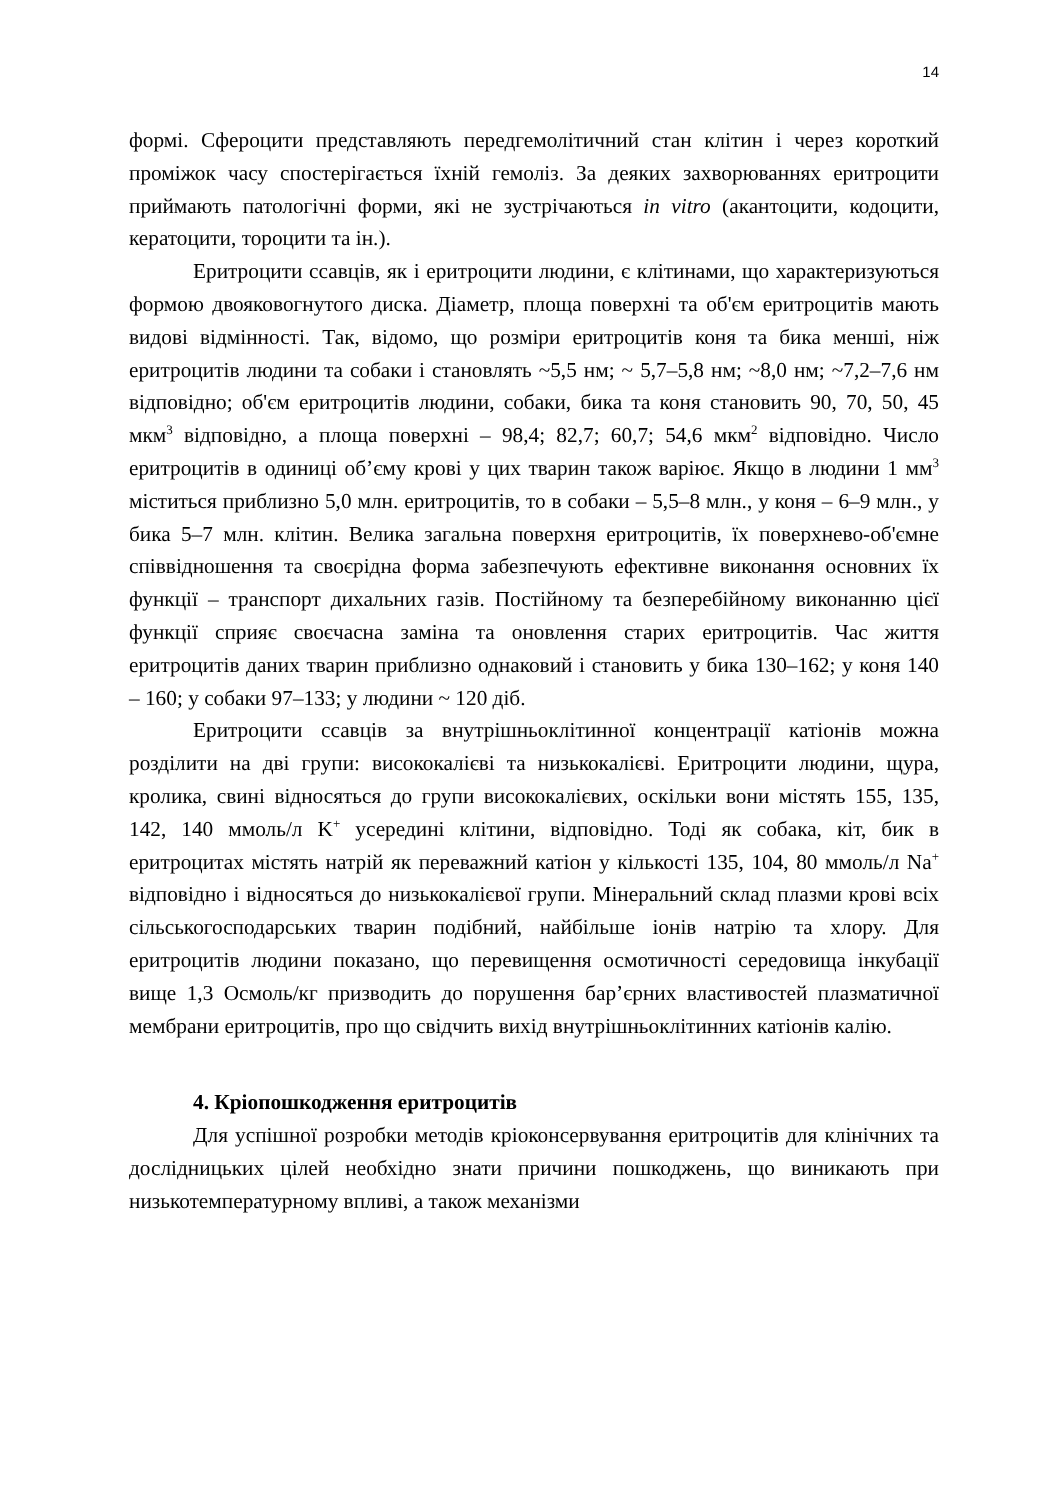14
формі. Сфероцити представляють передгемолітичний стан клітин і через короткий проміжок часу спостерігається їхній гемоліз. За деяких захворюваннях еритроцити приймають патологічні форми, які не зустрічаються in vitro (акантоцити, кодоцити, кератоцити, тороцити та ін.).
Еритроцити ссавців, як і еритроцити людини, є клітинами, що характеризуються формою двояковогнутого диска. Діаметр, площа поверхні та об'єм еритроцитів мають видові відмінності. Так, відомо, що розміри еритроцитів коня та бика менші, ніж еритроцитів людини та собаки і становлять ~5,5 нм; ~ 5,7–5,8 нм; ~8,0 нм; ~7,2–7,6 нм відповідно; об'єм еритроцитів людини, собаки, бика та коня становить 90, 70, 50, 45 мкм<sup>3</sup> відповідно, а площа поверхні – 98,4; 82,7; 60,7; 54,6 мкм<sup>2</sup> відповідно. Число еритроцитів в одиниці об’єму крові у цих тварин також варіює. Якщо в людини 1 мм<sup>3</sup> міститься приблизно 5,0 млн. еритроцитів, то в собаки – 5,5–8 млн., у коня – 6–9 млн., у бика 5–7 млн. клітин. Велика загальна поверхня еритроцитів, їх поверхнево-об'ємне співвідношення та своєрідна форма забезпечують ефективне виконання основних їх функції – транспорт дихальних газів. Постійному та безперебійному виконанню цієї функції сприяє своєчасна заміна та оновлення старих еритроцитів. Час життя еритроцитів даних тварин приблизно однаковий і становить у бика 130–162; у коня 140 – 160; у собаки 97–133; у людини ~ 120 діб.
Еритроцити ссавців за внутрішньоклітинної концентрації катіонів можна розділити на дві групи: висококалієві та низькокалієві. Еритроцити людини, щура, кролика, свині відносяться до групи висококалієвих, оскільки вони містять 155, 135, 142, 140 ммоль/л K<sup>+</sup> усередині клітини, відповідно. Тоді як собака, кіт, бик в еритроцитах містять натрій як переважний катіон у кількості 135, 104, 80 ммоль/л Na<sup>+</sup> відповідно і відносяться до низькокалієвої групи. Мінеральний склад плазми крові всіх сільськогосподарських тварин подібний, найбільше іонів натрію та хлору. Для еритроцитів людини показано, що перевищення осмотичності середовища інкубації вище 1,3 Осмоль/кг призводить до порушення бар’єрних властивостей плазматичної мембрани еритроцитів, про що свідчить вихід внутрішньоклітинних катіонів калію.
4. Кріопошкодження еритроцитів
Для успішної розробки методів кріоконсервування еритроцитів для клінічних та дослідницьких цілей необхідно знати причини пошкоджень, що виникають при низькотемпературному впливі, а також механізми